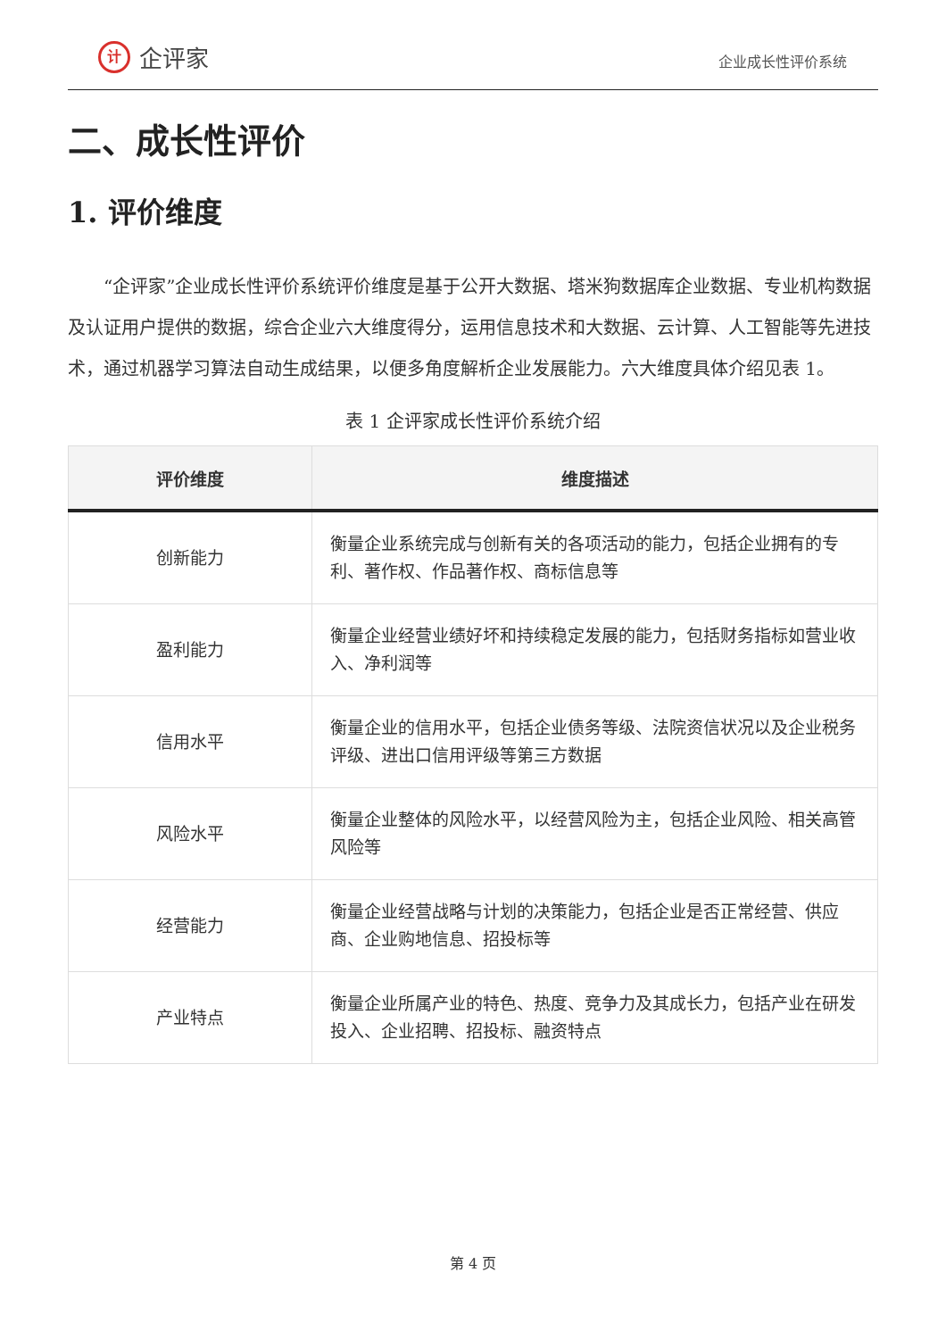计企评家
企业成长性评价系统
二、成长性评价
1. 评价维度
“企评家”企业成长性评价系统评价维度是基于公开大数据、塔米狗数据库企业数据、专业机构数据及认证用户提供的数据，综合企业六大维度得分，运用信息技术和大数据、云计算、人工智能等先进技术，通过机器学习算法自动生成结果，以便多角度解析企业发展能力。六大维度具体介绍见表 1。
表 1 企评家成长性评价系统介绍
| 评价维度 | 维度描述 |
| --- | --- |
| 创新能力 | 衡量企业系统完成与创新有关的各项活动的能力，包括企业拥有的专利、著作权、作品著作权、商标信息等 |
| 盈利能力 | 衡量企业经营业绩好坏和持续稳定发展的能力，包括财务指标如营业收入、净利润等 |
| 信用水平 | 衡量企业的信用水平，包括企业债务等级、法院资信状况以及企业税务评级、进出口信用评级等第三方数据 |
| 风险水平 | 衡量企业整体的风险水平，以经营风险为主，包括企业风险、相关高管风险等 |
| 经营能力 | 衡量企业经营战略与计划的决策能力，包括企业是否正常经营、供应商、企业购地信息、招投标等 |
| 产业特点 | 衡量企业所属产业的特色、热度、竞争力及其成长力，包括产业在研发投入、企业招聘、招投标、融资特点 |
第 4 页